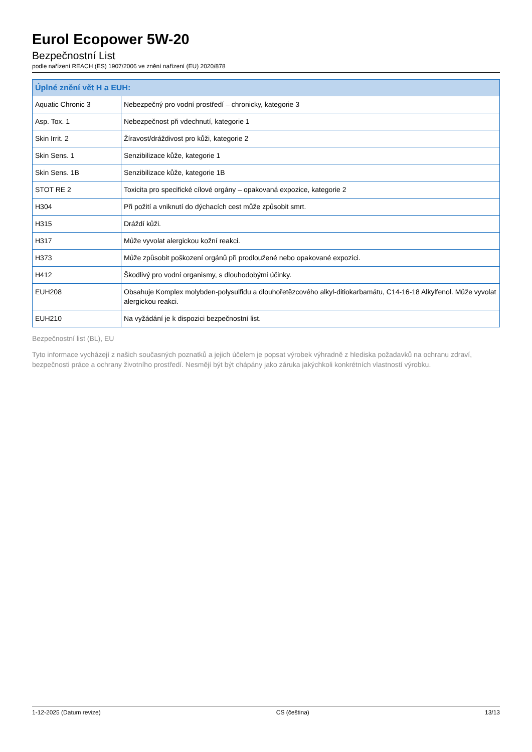Eurol Ecopower 5W-20
Bezpečnostní List
podle nařízení REACH (ES) 1907/2006 ve znění nařízení (EU) 2020/878
| Úplné znění vět H a EUH: | |
| --- | --- |
| Aquatic Chronic 3 | Nebezpečný pro vodní prostředí – chronicky, kategorie 3 |
| Asp. Tox. 1 | Nebezpečnost při vdechnutí, kategorie 1 |
| Skin Irrit. 2 | Žíravost/dráždivost pro kůži, kategorie 2 |
| Skin Sens. 1 | Senzibilizace kůže, kategorie 1 |
| Skin Sens. 1B | Senzibilizace kůže, kategorie 1B |
| STOT RE 2 | Toxicita pro specifické cílové orgány – opakovaná expozice, kategorie 2 |
| H304 | Při požití a vniknutí do dýchacích cest může způsobit smrt. |
| H315 | Dráždí kůži. |
| H317 | Může vyvolat alergickou kožní reakci. |
| H373 | Může způsobit poškození orgánů při prodloužené nebo opakované expozici. |
| H412 | Škodlivý pro vodní organismy, s dlouhodobými účinky. |
| EUH208 | Obsahuje Komplex molybden-polysulfidu a dlouhořetězcového alkyl-ditiokarbamátu, C14-16-18 Alkylfenol. Může vyvolat alergickou reakci. |
| EUH210 | Na vyžádání je k dispozici bezpečnostní list. |
Bezpečnostní list (BL), EU
Tyto informace vycházejí z našich současných poznatků a jejich účelem je popsat výrobek výhradně z hlediska požadavků na ochranu zdraví, bezpečnosti práce a ochrany životního prostředí. Nesmějí být být chápány jako záruka jakýchkoli konkrétních vlastností výrobku.
1-12-2025 (Datum revize) CS (čeština) 13/13